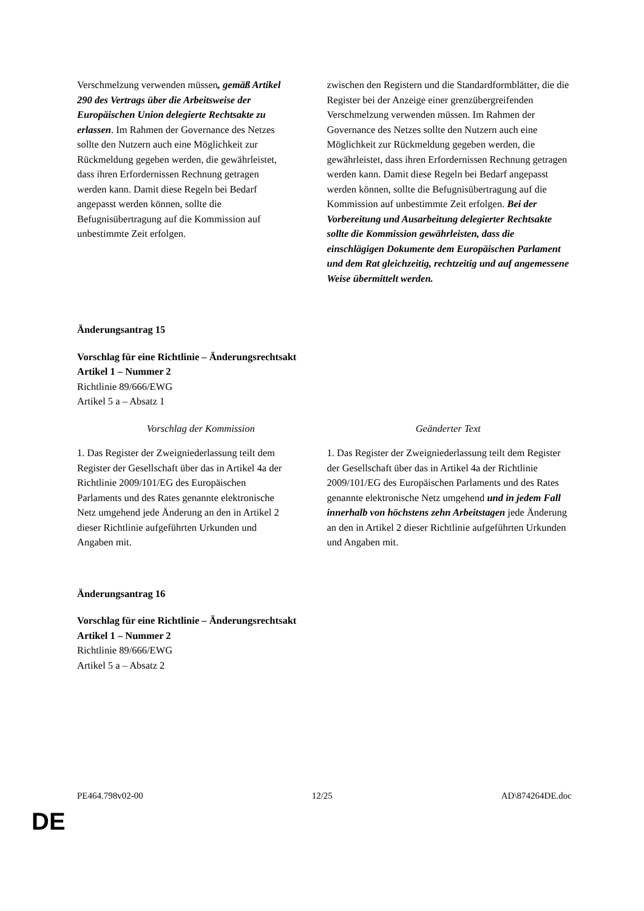| Verschmelzung verwenden müssen , gemäß Artikel 290 des Vertrags über die Arbeitsweise der Europäischen Union delegierte Rechtsakte zu erlassen . Im Rahmen der Governance des Netzes sollte den Nutzern auch eine Möglichkeit zur Rückmeldung gegeben werden, die gewährleistet, dass ihren Erfordernissen Rechnung getragen werden kann. Damit diese Regeln bei Bedarf angepasst werden können, sollte die Befugnisübertragung auf die Kommission auf unbestimmte Zeit erfolgen. | zwischen den Registern und die Standardformblätter, die die Register bei der Anzeige einer grenzübergreifenden Verschmelzung verwenden müssen. Im Rahmen der Governance des Netzes sollte den Nutzern auch eine Möglichkeit zur Rückmeldung gegeben werden, die gewährleistet, dass ihren Erfordernissen Rechnung getragen werden kann. Damit diese Regeln bei Bedarf angepasst werden können, sollte die Befugnisübertragung auf die Kommission auf unbestimmte Zeit erfolgen. Bei der Vorbereitung und Ausarbeitung delegierter Rechtsakte sollte die Kommission gewährleisten, dass die einschlägigen Dokumente dem Europäischen Parlament und dem Rat gleichzeitig, rechtzeitig und auf angemessene Weise übermittelt werden. |
Änderungsantrag 15
Vorschlag für eine Richtlinie – Änderungsrechtsakt
Artikel 1 – Nummer 2
Richtlinie 89/666/EWG
Artikel 5 a – Absatz 1
| Vorschlag der Kommission | Geänderter Text |
| 1. Das Register der Zweigniederlassung teilt dem Register der Gesellschaft über das in Artikel 4a der Richtlinie 2009/101/EG des Europäischen Parlaments und des Rates genannte elektronische Netz umgehend jede Änderung an den in Artikel 2 dieser Richtlinie aufgeführten Urkunden und Angaben mit. | 1. Das Register der Zweigniederlassung teilt dem Register der Gesellschaft über das in Artikel 4a der Richtlinie 2009/101/EG des Europäischen Parlaments und des Rates genannte elektronische Netz umgehend und in jedem Fall innerhalb von höchstens zehn Arbeitstagen jede Änderung an den in Artikel 2 dieser Richtlinie aufgeführten Urkunden und Angaben mit. |
Änderungsantrag 16
Vorschlag für eine Richtlinie – Änderungsrechtsakt
Artikel 1 – Nummer 2
Richtlinie 89/666/EWG
Artikel 5 a – Absatz 2
PE464.798v02-00 12/25 AD\874264DE.doc
DE